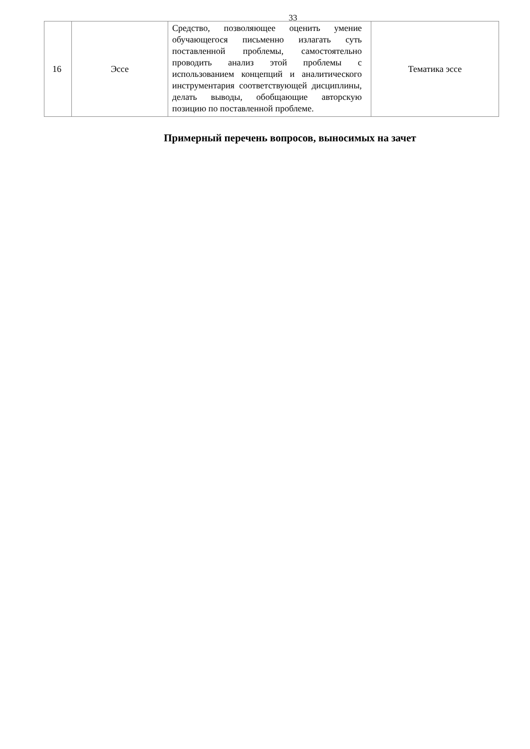33
| 16 | Эссе | Средство, позволяющее оценить умение обучающегося письменно излагать суть поставленной проблемы, самостоятельно проводить анализ этой проблемы с использованием концепций и аналитического инструментария соответствующей дисциплины, делать выводы, обобщающие авторскую позицию по поставленной проблеме. | Тематика эссе |
Примерный перечень вопросов, выносимых на зачет